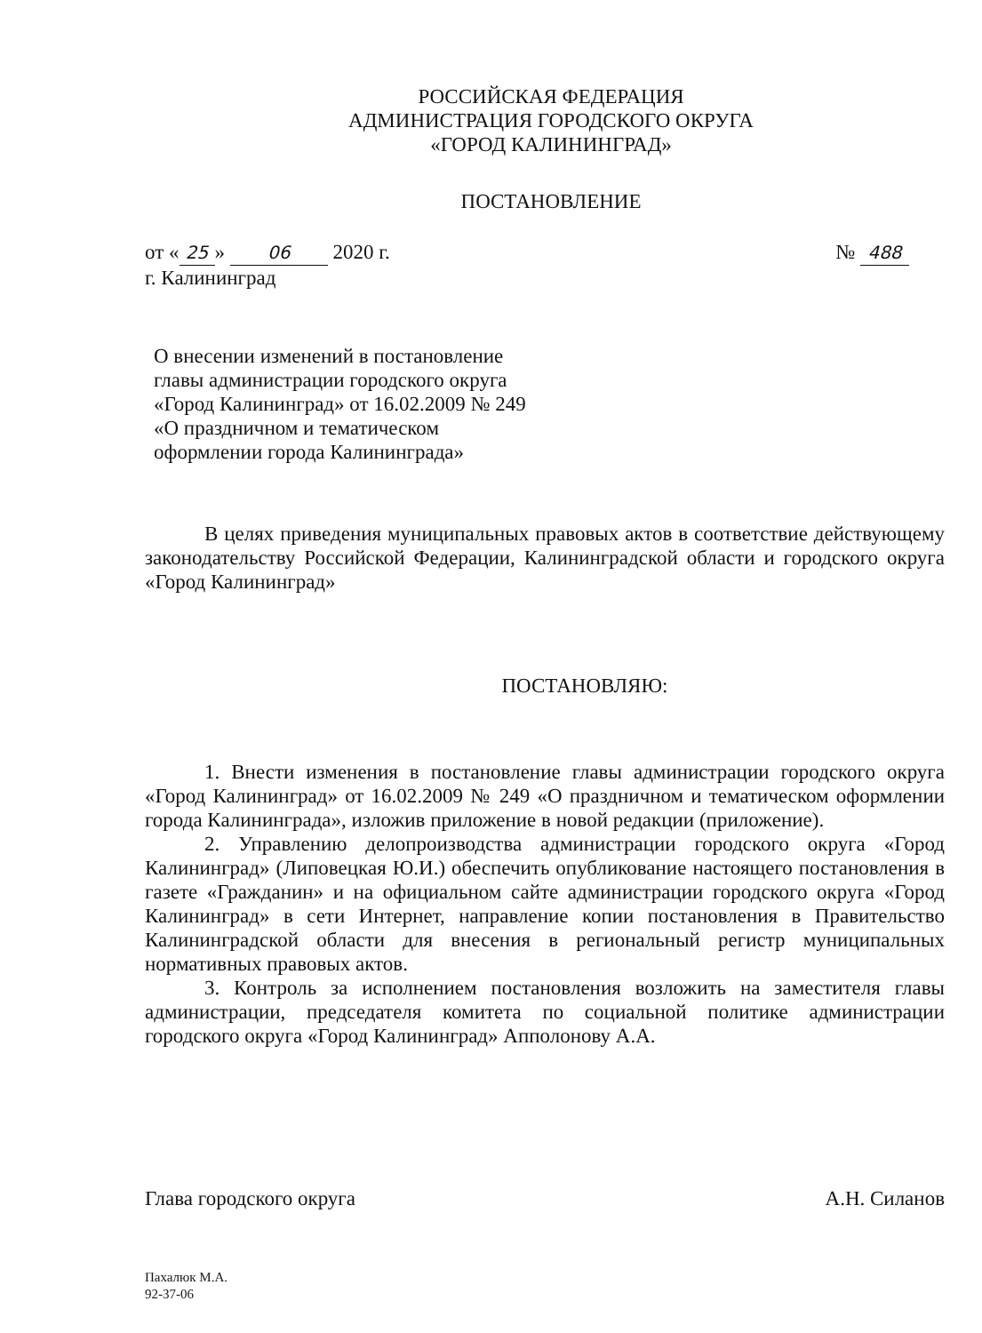РОССИЙСКАЯ ФЕДЕРАЦИЯ
АДМИНИСТРАЦИЯ ГОРОДСКОГО ОКРУГА
«ГОРОД КАЛИНИНГРАД»
ПОСТАНОВЛЕНИЕ
№ 488 от « 25 » 06 2020 г.
г. Калининград
О внесении изменений в постановление
главы администрации городского округа
«Город Калининград» от 16.02.2009 № 249
«О праздничном и тематическом
оформлении города Калининграда»
В целях приведения муниципальных правовых актов в соответствие действующему законодательству Российской Федерации, Калининградской области и городского округа «Город Калининград»
ПОСТАНОВЛЯЮ:
1. Внести изменения в постановление главы администрации городского округа «Город Калининград» от 16.02.2009 № 249 «О праздничном и тематическом оформлении города Калининграда», изложив приложение в новой редакции (приложение).
2. Управлению делопроизводства администрации городского округа «Город Калининград» (Липовецкая Ю.И.) обеспечить опубликование настоящего постановления в газете «Гражданин» и на официальном сайте администрации городского округа «Город Калининград» в сети Интернет, направление копии постановления в Правительство Калининградской области для внесения в региональный регистр муниципальных нормативных правовых актов.
3. Контроль за исполнением постановления возложить на заместителя главы администрации, председателя комитета по социальной политике администрации городского округа «Город Калининград» Апполонову А.А.
Глава городского округа А.Н. Силанов
Пахалюк М.А.
92-37-06